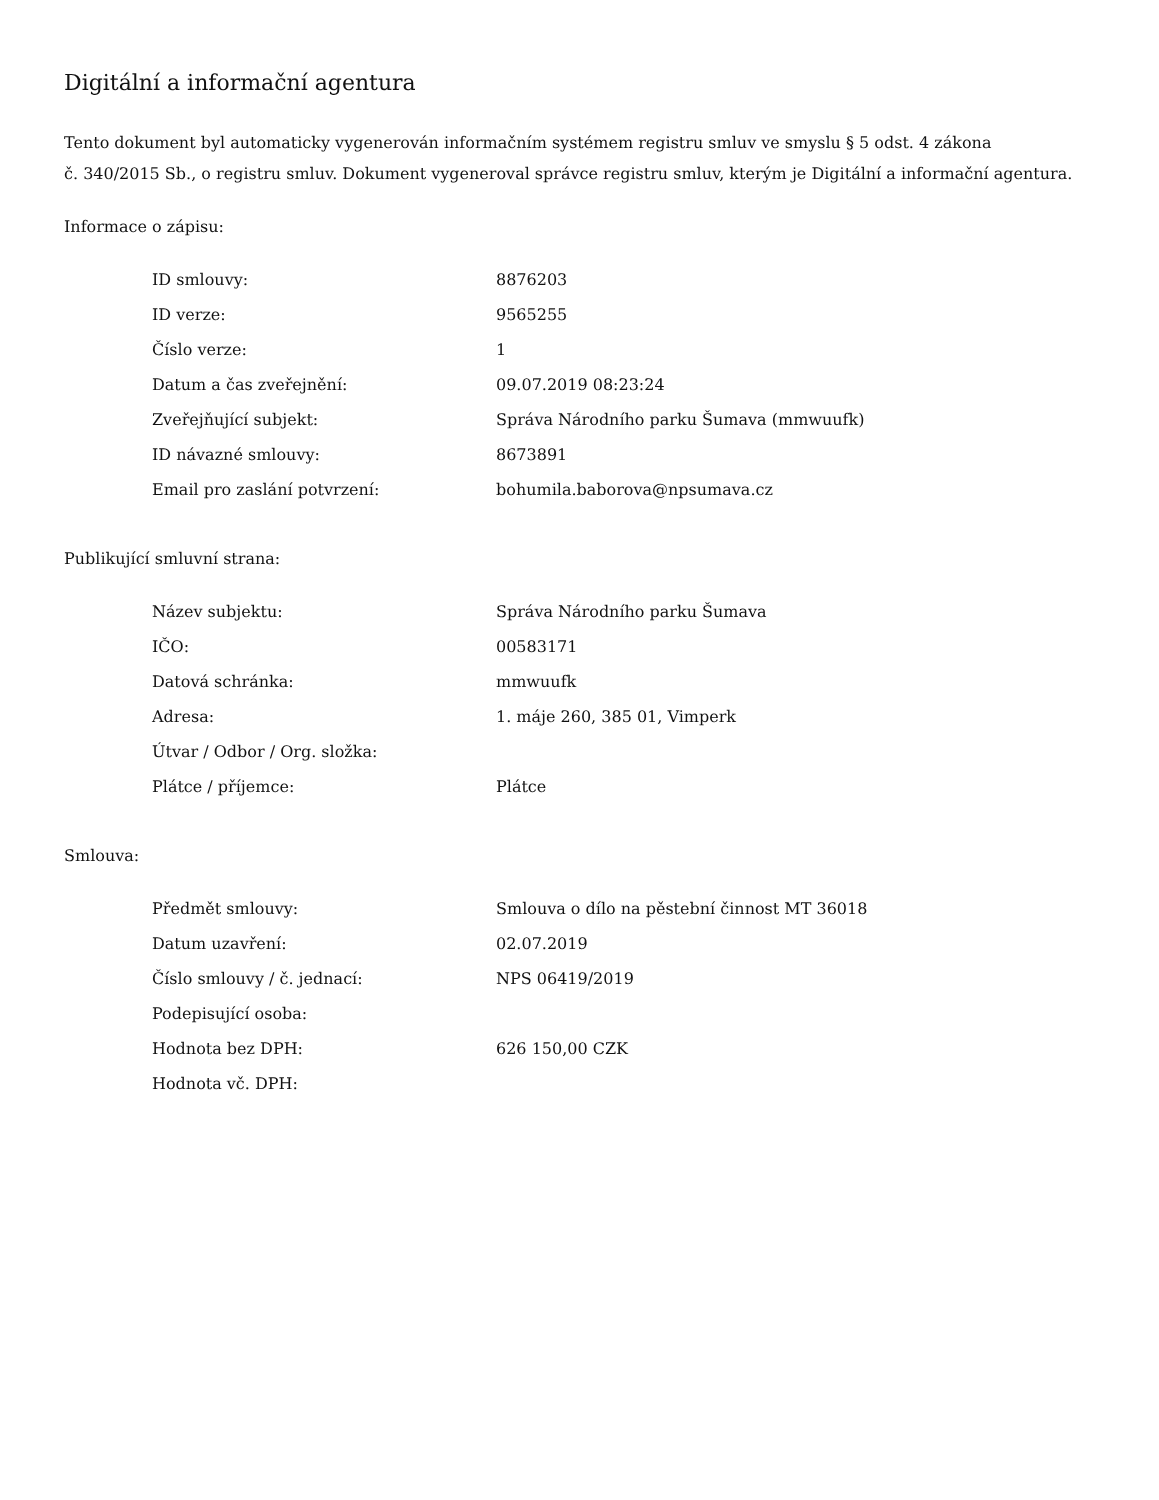Digitální a informační agentura
Tento dokument byl automaticky vygenerován informačním systémem registru smluv ve smyslu § 5 odst. 4 zákona
č. 340/2015 Sb., o registru smluv. Dokument vygeneroval správce registru smluv, kterým je Digitální a informační agentura.
Informace o zápisu:
| ID smlouvy: | 8876203 |
| ID verze: | 9565255 |
| Číslo verze: | 1 |
| Datum a čas zveřejnění: | 09.07.2019 08:23:24 |
| Zveřejňující subjekt: | Správa Národního parku Šumava (mmwuufk) |
| ID návazné smlouvy: | 8673891 |
| Email pro zaslání potvrzení: | bohumila.baborova@npsumava.cz |
Publikující smluvní strana:
| Název subjektu: | Správa Národního parku Šumava |
| IČO: | 00583171 |
| Datová schránka: | mmwuufk |
| Adresa: | 1. máje 260, 385 01, Vimperk |
| Útvar / Odbor / Org. složka: | |
| Plátce / příjemce: | Plátce |
Smlouva:
| Předmět smlouvy: | Smlouva o dílo na pěstební činnost MT 36018 |
| Datum uzavření: | 02.07.2019 |
| Číslo smlouvy / č. jednací: | NPS 06419/2019 |
| Podepisující osoba: | |
| Hodnota bez DPH: | 626 150,00 CZK |
| Hodnota vč. DPH: | |